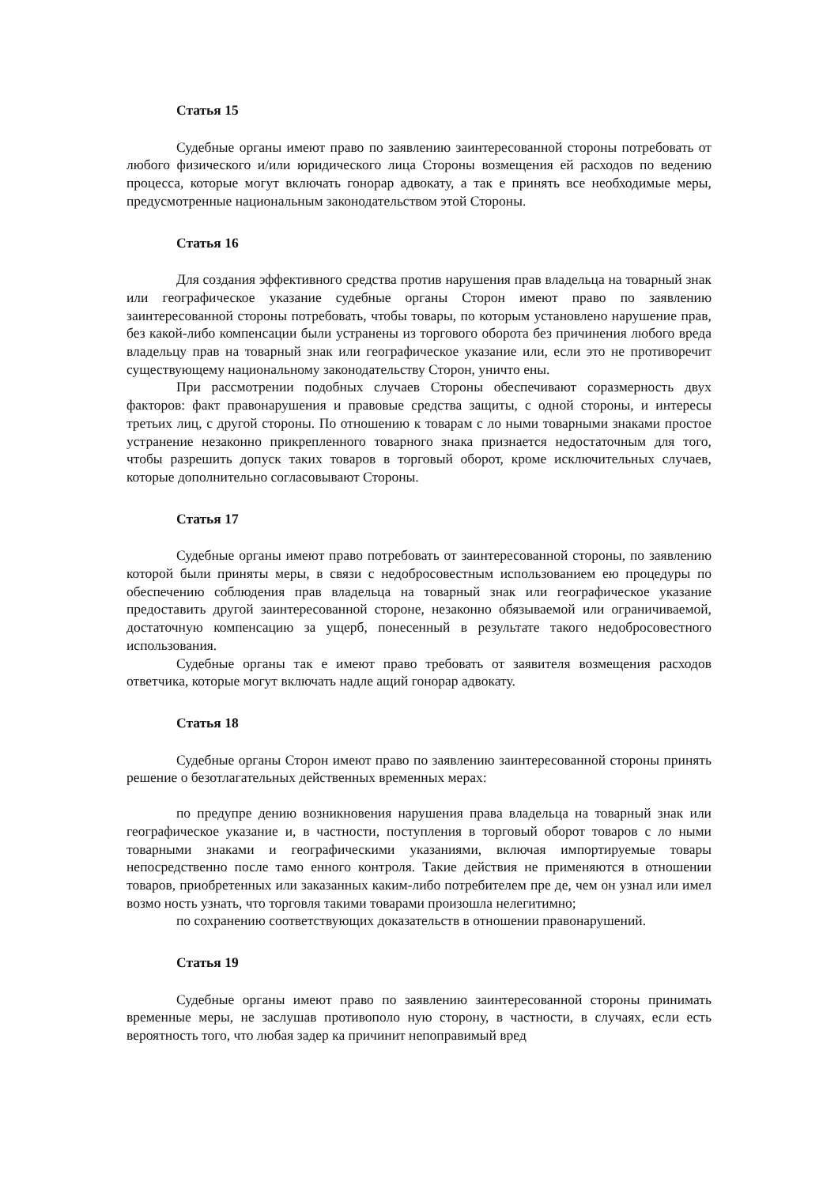Статья 15
Судебные органы имеют право по заявлению заинтересованной стороны потребовать от любого физического и/или юридического лица Стороны возмещения ей расходов по ведению процесса, которые могут включать гонорар адвокату, а так е принять все необходимые меры, предусмотренные национальным законодательством этой Стороны.
Статья 16
Для создания эффективного средства против нарушения прав владельца на товарный знак или географическое указание судебные органы Сторон имеют право по заявлению заинтересованной стороны потребовать, чтобы товары, по которым установлено нарушение прав, без какой-либо компенсации были устранены из торгового оборота без причинения любого вреда владельцу прав на товарный знак или географическое указание или, если это не противоречит существующему национальному законодательству Сторон, уничто ены.
При рассмотрении подобных случаев Стороны обеспечивают соразмерность двух факторов: факт правонарушения и правовые средства защиты, с одной стороны, и интересы третьих лиц, с другой стороны. По отношению к товарам с ло ными товарными знаками простое устранение незаконно прикрепленного товарного знака признается недостаточным для того, чтобы разрешить допуск таких товаров в торговый оборот, кроме исключительных случаев, которые дополнительно согласовывают Стороны.
Статья 17
Судебные органы имеют право потребовать от заинтересованной стороны, по заявлению которой были приняты меры, в связи с недобросовестным использованием ею процедуры по обеспечению соблюдения прав владельца на товарный знак или географическое указание предоставить другой заинтересованной стороне, незаконно обязываемой или ограничиваемой, достаточную компенсацию за ущерб, понесенный в результате такого недобросовестного использования.
Судебные органы так е имеют право требовать от заявителя возмещения расходов ответчика, которые могут включать надле ащий гонорар адвокату.
Статья 18
Судебные органы Сторон имеют право по заявлению заинтересованной стороны принять решение о безотлагательных действенных временных мерах:
по предупре дению возникновения нарушения права владельца на товарный знак или географическое указание и, в частности, поступления в торговый оборот товаров с ло ными товарными знаками и географическими указаниями, включая импортируемые товары непосредственно после тамо енного контроля. Такие действия не применяются в отношении товаров, приобретенных или заказанных каким-либо потребителем пре де, чем он узнал или имел возмо ность узнать, что торговля такими товарами произошла нелегитимно;
по сохранению соответствующих доказательств в отношении правонарушений.
Статья 19
Судебные органы имеют право по заявлению заинтересованной стороны принимать временные меры, не заслушав противополо ную сторону, в частности, в случаях, если есть вероятность того, что любая задер ка причинит непоправимый вред